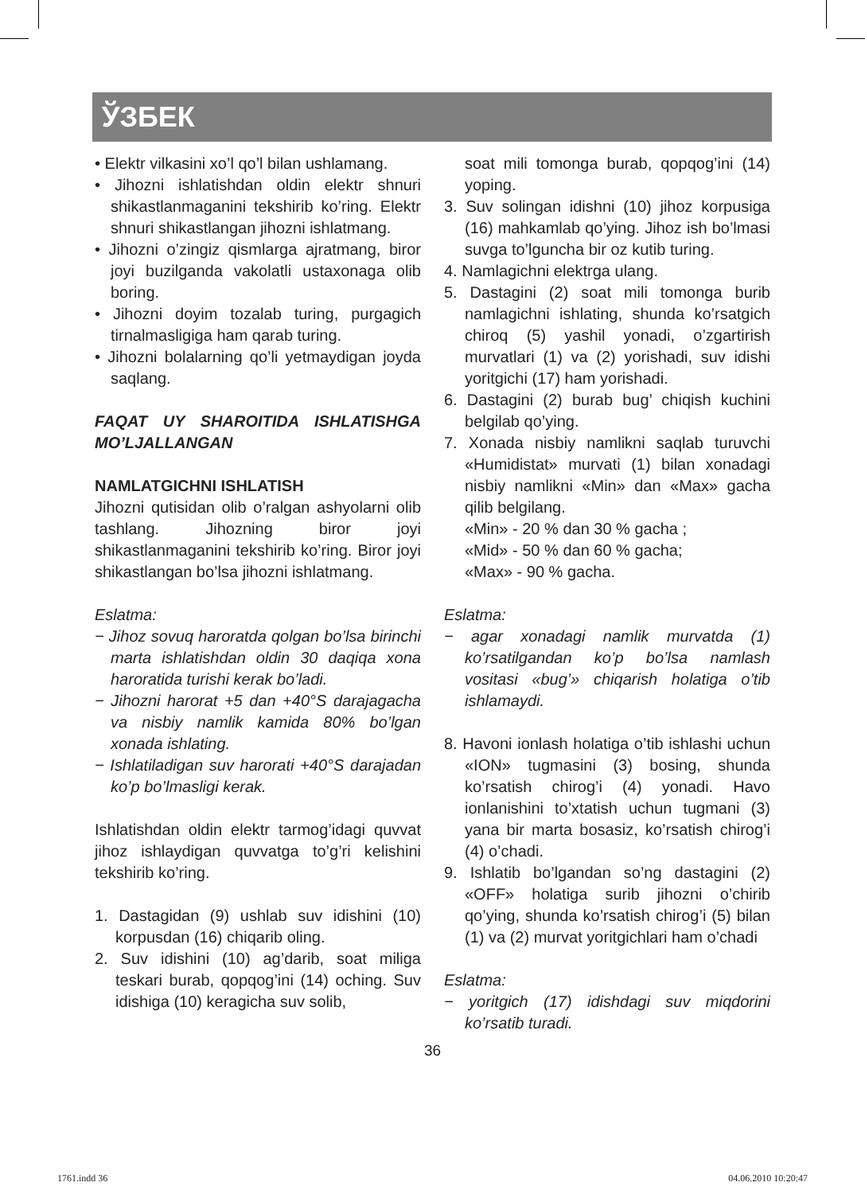ЎЗБЕК
• Elektr vilkasini xo’l qo’l bilan ushlamang.
• Jihozni ishlatishdan oldin elektr shnuri shikastlanmaganini tekshirib ko’ring. Elektr shnuri shikastlangan jihozni ishlatmang.
• Jihozni o’zingiz qismlarga ajratmang, biror joyi buzilganda vakolatli ustaxonaga olib boring.
• Jihozni doyim tozalab turing, purgagich tirnalmasligiga ham qarab turing.
• Jihozni bolalarning qo’li yetmaydigan joyda saqlang.
FAQAT UY SHAROITIDA ISHLATISHGA MO’LJALLANGAN
NAMLATGICHNI ISHLATISH
Jihozni qutisidan olib o’ralgan ashyolarni olib tashlang. Jihozning biror joyi shikastlanmaganini tekshirib ko’ring. Biror joyi shikastlangan bo’lsa jihozni ishlatmang.
Eslatma:
− Jihoz sovuq haroratda qolgan bo’lsa birinchi marta ishlatishdan oldin 30 daqiqa xona haroratida turishi kerak bo’ladi.
− Jihozni harorat +5 dan +40°S darajagacha va nisbiy namlik kamida 80% bo’lgan xonada ishlating.
− Ishlatiladigan suv harorati +40°S darajadan ko’p bo’lmasligi kerak.
Ishlatishdan oldin elektr tarmog’idagi quvvat jihoz ishlaydigan quvvatga to’g’ri kelishini tekshirib ko’ring.
1. Dastagidan (9) ushlab suv idishini (10) korpusdan (16) chiqarib oling.
2. Suv idishini (10) ag’darib, soat miliga teskari burab, qopqog’ini (14) oching. Suv idishiga (10) keragicha suv solib,
soat mili tomonga burab, qopqog’ini (14) yoping.
3. Suv solingan idishni (10) jihoz korpusiga (16) mahkamlab qo’ying. Jihoz ish bo’lmasi suvga to’lguncha bir oz kutib turing.
4. Namlagichni elektrga ulang.
5. Dastagini (2) soat mili tomonga burib namlagichni ishlating, shunda ko’rsatgich chiroq (5) yashil yonadi, o’zgartirish murvatlari (1) va (2) yorishadi, suv idishi yoritgichi (17) ham yorishadi.
6. Dastagini (2) burab bug’ chiqish kuchini belgilab qo’ying.
7. Xonada nisbiy namlikni saqlab turuvchi «Humidistat» murvati (1) bilan xonadagi nisbiy namlikni «Min» dan «Max» gacha qilib belgilang.
«Min» - 20 % dan 30 % gacha ;
«Mid» - 50 % dan 60 % gacha;
«Max» - 90 % gacha.
Eslatma:
− agar xonadagi namlik murvatda (1) ko’rsatilgandan ko’p bo’lsa namlash vositasi «bug’» chiqarish holatiga o’tib ishlamaydi.
8. Havoni ionlash holatiga o’tib ishlashi uchun «ION» tugmasini (3) bosing, shunda ko’rsatish chirog’i (4) yonadi. Havo ionlanishini to’xtatish uchun tugmani (3) yana bir marta bosasiz, ko’rsatish chirog’i (4) o’chadi.
9. Ishlatib bo’lgandan so’ng dastagini (2) «OFF» holatiga surib jihozni o’chirib qo’ying, shunda ko’rsatish chirog’i (5) bilan (1) va (2) murvat yoritgichlari ham o’chadi
Eslatma:
− yoritgich (17) idishdagi suv miqdorini ko’rsatib turadi.
36
1761.indd 36 04.06.2010 10:20:47